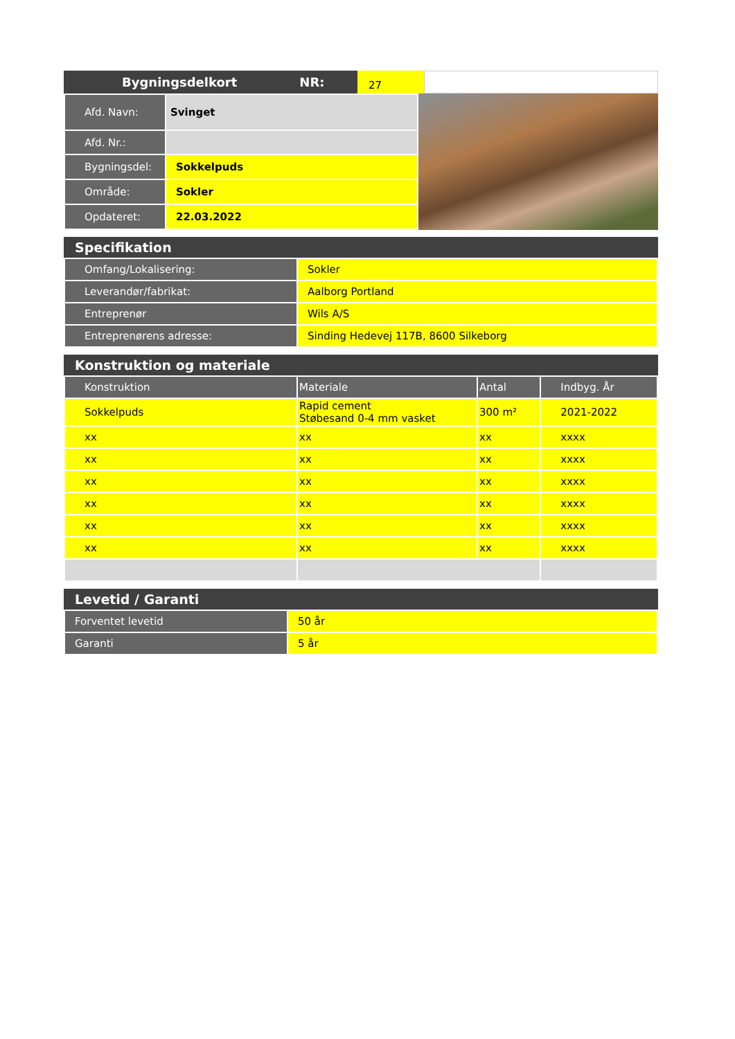Bygningsdelkort NR:
27
| Afd. Navn: | Svinget |
| Afd. Nr.: | |
| Bygningsdel: | Sokkelpuds |
| Område: | Sokler |
| Opdateret: | 22.03.2022 |
Specifikation
| Omfang/Lokalisering: | Sokler |
| Leverandør/fabrikat: | Aalborg Portland |
| Entreprenør | Wils A/S |
| Entreprenørens adresse: | Sinding Hedevej 117B, 8600 Silkeborg |
Konstruktion og materiale
| Konstruktion | Materiale | Antal | Indbyg. År |
| --- | --- | --- | --- |
| Sokkelpuds | Rapid cement Støbesand 0-4 mm vasket | 300 m² | 2021-2022 |
| xx | xx | xx | xxxx |
| xx | xx | xx | xxxx |
| xx | xx | xx | xxxx |
| xx | xx | xx | xxxx |
| xx | xx | xx | xxxx |
| xx | xx | xx | xxxx |
Levetid / Garanti
| Forventet levetid | 50 år |
| Garanti | 5 år |